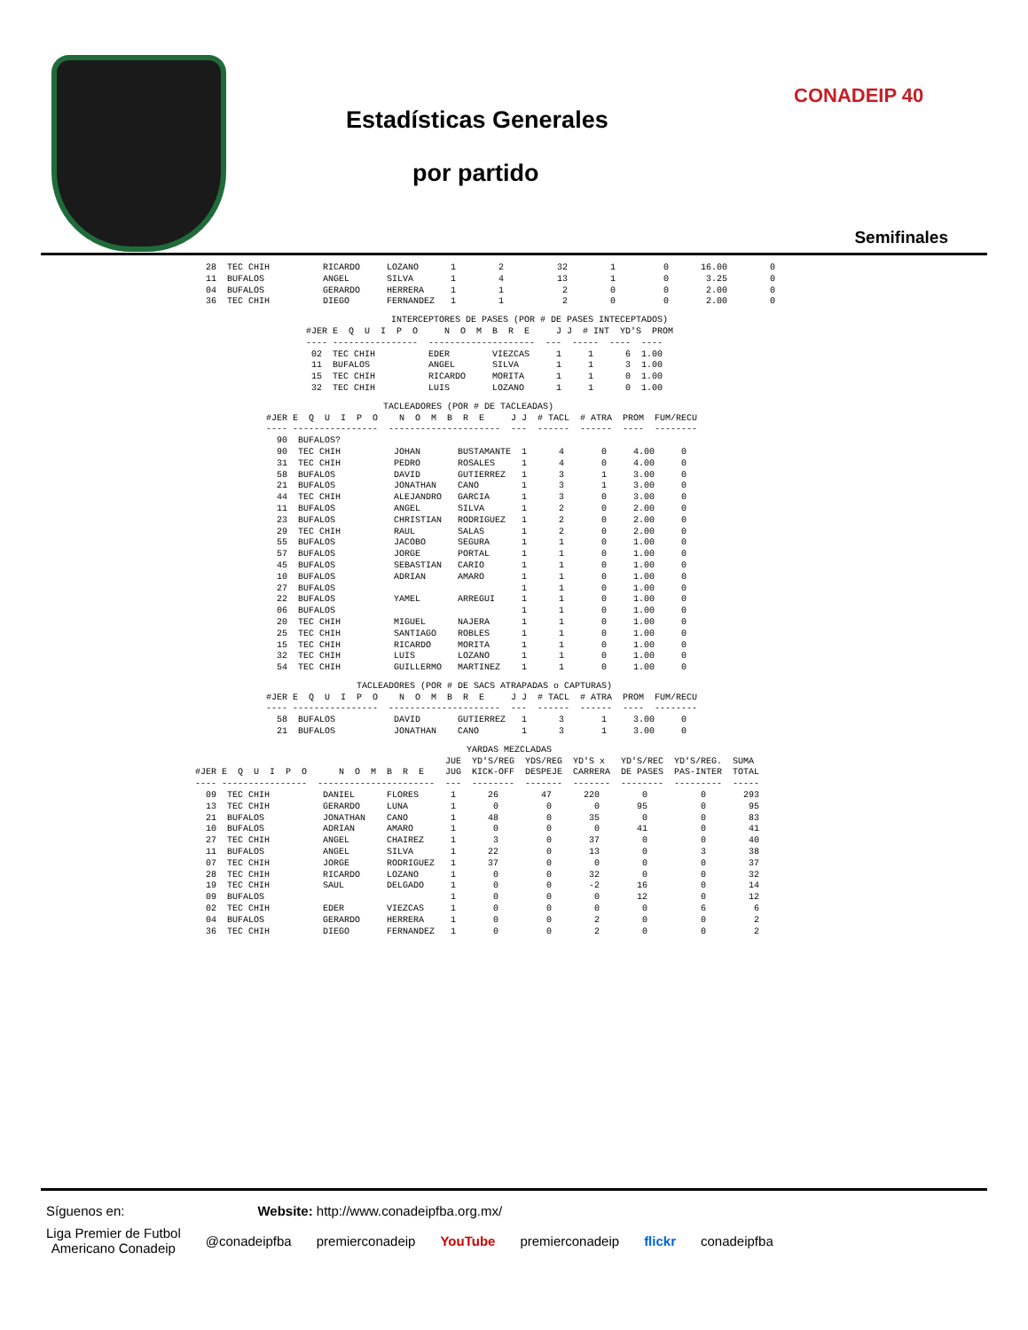Estadísticas Generales
por partido
CONADEIP 40
Semifinales
  28  TEC CHIH          RICARDO     LOZANO      1        2          32        1         0      16.00        0
  11  BUFALOS           ANGEL       SILVA       1        4          13        1         0       3.25        0
  04  BUFALOS           GERARDO     HERRERA     1        1           2        0         0       2.00        0
  36  TEC CHIH          DIEGO       FERNANDEZ   1        1           2        0         0       2.00        0
                INTERCEPTORES DE PASES (POR # DE PASES INTECEPTADOS)
#JER E  Q  U  I  P  O     N  O  M  B  R  E     J J  # INT  YD'S  PROM
---- ----------------  --------------------  ---  -----  ----  ----
 02  TEC CHIH          EDER        VIEZCAS     1     1      6  1.00
 11  BUFALOS           ANGEL       SILVA       1     1      3  1.00
 15  TEC CHIH          RICARDO     MORITA      1     1      0  1.00
 32  TEC CHIH          LUIS        LOZANO      1     1      0  1.00
                      TACLEADORES (POR # DE TACLEADAS)
#JER E  Q  U  I  P  O    N  O  M  B  R  E     J J  # TACL  # ATRA  PROM  FUM/RECU
---- ----------------  ---------------------  ---  ------  ------  ----  --------
  90  BUFALOS? 
  90  TEC CHIH          JOHAN       BUSTAMANTE  1      4       0     4.00     0
  31  TEC CHIH          PEDRO       ROSALES     1      4       0     4.00     0
  58  BUFALOS           DAVID       GUTIERREZ   1      3       1     3.00     0
  21  BUFALOS           JONATHAN    CANO        1      3       1     3.00     0
  44  TEC CHIH          ALEJANDRO   GARCIA      1      3       0     3.00     0
  11  BUFALOS           ANGEL       SILVA       1      2       0     2.00     0
  23  BUFALOS           CHRISTIAN   RODRIGUEZ   1      2       0     2.00     0
  29  TEC CHIH          RAUL        SALAS       1      2       0     2.00     0
  55  BUFALOS           JACOBO      SEGURA      1      1       0     1.00     0
  57  BUFALOS           JORGE       PORTAL      1      1       0     1.00     0
  45  BUFALOS           SEBASTIAN   CARIO       1      1       0     1.00     0
  10  BUFALOS           ADRIAN      AMARO       1      1       0     1.00     0
  27  BUFALOS                                   1      1       0     1.00     0
  22  BUFALOS           YAMEL       ARREGUI     1      1       0     1.00     0
  06  BUFALOS                                   1      1       0     1.00     0
  20  TEC CHIH          MIGUEL      NAJERA      1      1       0     1.00     0
  25  TEC CHIH          SANTIAGO    ROBLES      1      1       0     1.00     0
  15  TEC CHIH          RICARDO     MORITA      1      1       0     1.00     0
  32  TEC CHIH          LUIS        LOZANO      1      1       0     1.00     0
  54  TEC CHIH          GUILLERMO   MARTINEZ    1      1       0     1.00     0
                 TACLEADORES (POR # DE SACS ATRAPADAS o CAPTURAS)
#JER E  Q  U  I  P  O    N  O  M  B  R  E     J J  # TACL  # ATRA  PROM  FUM/RECU
---- ----------------  ---------------------  ---  ------  ------  ----  --------
  58  BUFALOS           DAVID       GUTIERREZ   1      3       1     3.00     0
  21  BUFALOS           JONATHAN    CANO        1      3       1     3.00     0
                                                   YARDAS MEZCLADAS
                                               JUE  YD'S/REG  YDS/REG  YD'S x   YD'S/REC  YD'S/REG.  SUMA
#JER E  Q  U  I  P  O      N  O  M  B  R  E    JUG  KICK-OFF  DESPEJE  CARRERA  DE PASES  PAS-INTER  TOTAL
---- ----------------  ----------------------  ---  --------  -------  -------  --------  ---------  -----
  09  TEC CHIH          DANIEL      FLORES      1      26        47      220        0          0       293
  13  TEC CHIH          GERARDO     LUNA        1       0         0        0       95          0        95
  21  BUFALOS           JONATHAN    CANO        1      48         0       35        0          0        83
  10  BUFALOS           ADRIAN      AMARO       1       0         0        0       41          0        41
  27  TEC CHIH          ANGEL       CHAIREZ     1       3         0       37        0          0        40
  11  BUFALOS           ANGEL       SILVA       1      22         0       13        0          3        38
  07  TEC CHIH          JORGE       RODRIGUEZ   1      37         0        0        0          0        37
  28  TEC CHIH          RICARDO     LOZANO      1       0         0       32        0          0        32
  19  TEC CHIH          SAUL        DELGADO     1       0         0       -2       16          0        14
  09  BUFALOS                                   1       0         0        0       12          0        12
  02  TEC CHIH          EDER        VIEZCAS     1       0         0        0        0          6         6
  04  BUFALOS           GERARDO     HERRERA     1       0         0        2        0          0         2
  36  TEC CHIH          DIEGO       FERNANDEZ   1       0         0        2        0          0         2
Síguenos en: Website: http://www.conadeipfba.org.mx/
Liga Premier de Futbol
Americano Conadeip @conadeipfba premierconadeip YouTube premierconadeip flickr conadeipfba